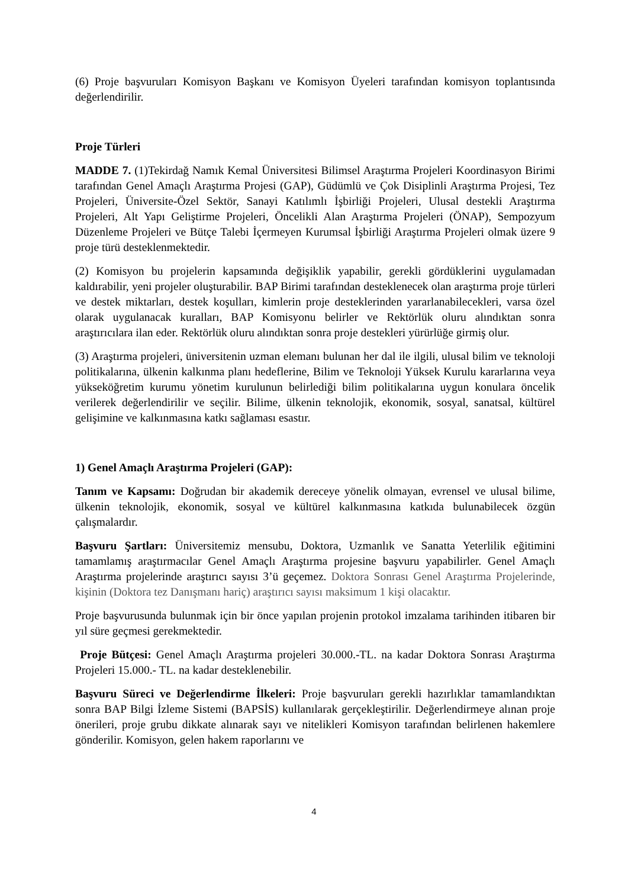(6) Proje başvuruları Komisyon Başkanı ve Komisyon Üyeleri tarafından komisyon toplantısında değerlendirilir.
Proje Türleri
MADDE 7. (1)Tekirdağ Namık Kemal Üniversitesi Bilimsel Araştırma Projeleri Koordinasyon Birimi tarafından Genel Amaçlı Araştırma Projesi (GAP), Güdümlü ve Çok Disiplinli Araştırma Projesi, Tez Projeleri, Üniversite-Özel Sektör, Sanayi Katılımlı İşbirliği Projeleri, Ulusal destekli Araştırma Projeleri, Alt Yapı Geliştirme Projeleri, Öncelikli Alan Araştırma Projeleri (ÖNAP), Sempozyum Düzenleme Projeleri ve Bütçe Talebi İçermeyen Kurumsal İşbirliği Araştırma Projeleri olmak üzere 9 proje türü desteklenmektedir.
(2) Komisyon bu projelerin kapsamında değişiklik yapabilir, gerekli gördüklerini uygulamadan kaldırabilir, yeni projeler oluşturabilir. BAP Birimi tarafından desteklenecek olan araştırma proje türleri ve destek miktarları, destek koşulları, kimlerin proje desteklerinden yararlanabilecekleri, varsa özel olarak uygulanacak kuralları, BAP Komisyonu belirler ve Rektörlük oluru alındıktan sonra araştırıcılara ilan eder. Rektörlük oluru alındıktan sonra proje destekleri yürürlüğe girmiş olur.
(3) Araştırma projeleri, üniversitenin uzman elemanı bulunan her dal ile ilgili, ulusal bilim ve teknoloji politikalarına, ülkenin kalkınma planı hedeflerine, Bilim ve Teknoloji Yüksek Kurulu kararlarına veya yükseköğretim kurumu yönetim kurulunun belirlediği bilim politikalarına uygun konulara öncelik verilerek değerlendirilir ve seçilir. Bilime, ülkenin teknolojik, ekonomik, sosyal, sanatsal, kültürel gelişimine ve kalkınmasına katkı sağlaması esastır.
1) Genel Amaçlı Araştırma Projeleri (GAP):
Tanım ve Kapsamı: Doğrudan bir akademik dereceye yönelik olmayan, evrensel ve ulusal bilime, ülkenin teknolojik, ekonomik, sosyal ve kültürel kalkınmasına katkıda bulunabilecek özgün çalışmalardır.
Başvuru Şartları: Üniversitemiz mensubu, Doktora, Uzmanlık ve Sanatta Yeterlilik eğitimini tamamlamış araştırmacılar Genel Amaçlı Araştırma projesine başvuru yapabilirler. Genel Amaçlı Araştırma projelerinde araştırıcı sayısı 3’ü geçemez. Doktora Sonrası Genel Araştırma Projelerinde, kişinin (Doktora tez Danışmanı hariç) araştırıcı sayısı maksimum 1 kişi olacaktır.
Proje başvurusunda bulunmak için bir önce yapılan projenin protokol imzalama tarihinden itibaren bir yıl süre geçmesi gerekmektedir.
Proje Bütçesi: Genel Amaçlı Araştırma projeleri 30.000.-TL. na kadar Doktora Sonrası Araştırma Projeleri 15.000.- TL. na kadar desteklenebilir.
Başvuru Süreci ve Değerlendirme İlkeleri: Proje başvuruları gerekli hazırlıklar tamamlandıktan sonra BAP Bilgi İzleme Sistemi (BAPSİS) kullanılarak gerçekleştirilir. Değerlendirmeye alınan proje önerileri, proje grubu dikkate alınarak sayı ve nitelikleri Komisyon tarafından belirlenen hakemlere gönderilir. Komisyon, gelen hakem raporlarını ve
4